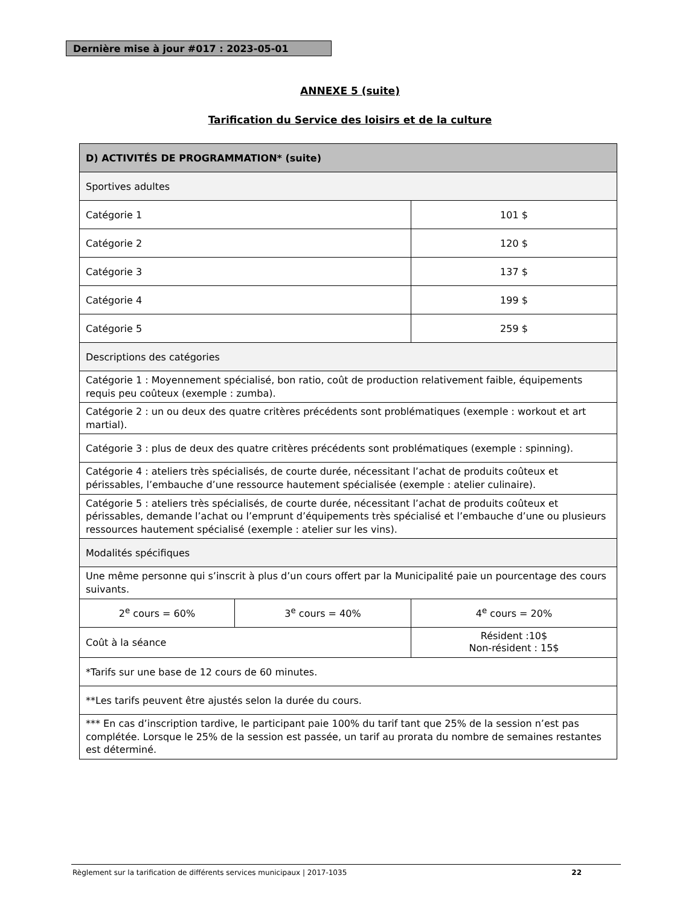Dernière mise à jour #017 : 2023-05-01
ANNEXE 5 (suite)
Tarification du Service des loisirs et de la culture
| D) ACTIVITÉS DE PROGRAMMATION* (suite) | | |
| --- | --- | --- |
| Sportives adultes | | |
| Catégorie 1 | | 101 $ |
| Catégorie 2 | | 120 $ |
| Catégorie 3 | | 137 $ |
| Catégorie 4 | | 199 $ |
| Catégorie 5 | | 259 $ |
| Descriptions des catégories | | |
| Catégorie 1 : Moyennement spécialisé, bon ratio, coût de production relativement faible, équipements requis peu coûteux (exemple : zumba). | | |
| Catégorie 2 : un ou deux des quatre critères précédents sont problématiques (exemple : workout et art martial). | | |
| Catégorie 3 : plus de deux des quatre critères précédents sont problématiques (exemple : spinning). | | |
| Catégorie 4 : ateliers très spécialisés, de courte durée, nécessitant l’achat de produits coûteux et périssables, l’embauche d’une ressource hautement spécialisée (exemple : atelier culinaire). | | |
| Catégorie 5 : ateliers très spécialisés, de courte durée, nécessitant l’achat de produits coûteux et périssables, demande l’achat ou l’emprunt d’équipements très spécialisé et l’embauche d’une ou plusieurs ressources hautement spécialisé (exemple : atelier sur les vins). | | |
| Modalités spécifiques | | |
| Une même personne qui s’inscrit à plus d’un cours offert par la Municipalité paie un pourcentage des cours suivants. | | |
| 2<sup>e</sup> cours = 60% | 3<sup>e</sup> cours = 40% | 4<sup>e</sup> cours = 20% |
| Coût à la séance | | Résident :10$ Non-résident : 15$ |
| *Tarifs sur une base de 12 cours de 60 minutes. | | |
| **Les tarifs peuvent être ajustés selon la durée du cours. | | |
| *** En cas d’inscription tardive, le participant paie 100% du tarif tant que 25% de la session n’est pas complétée. Lorsque le 25% de la session est passée, un tarif au prorata du nombre de semaines restantes est déterminé. | | |
Règlement sur la tarification de différents services municipaux | 2017-1035 22